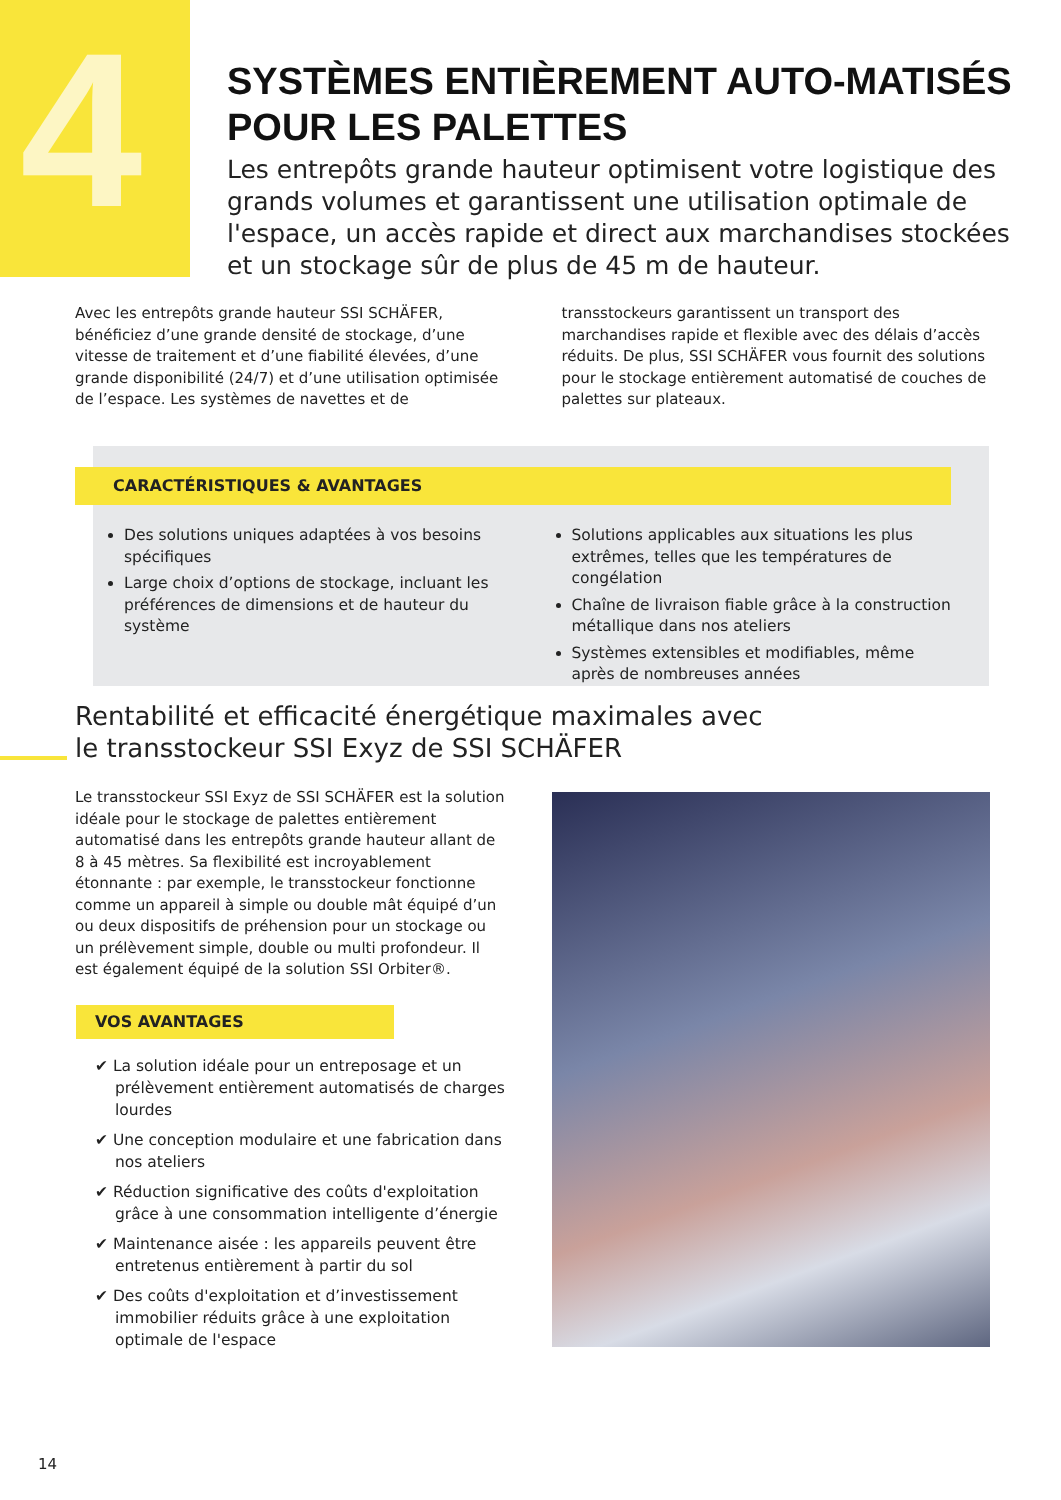4
SYSTÈMES ENTIÈREMENT AUTO-MATISÉS POUR LES PALETTES
Les entrepôts grande hauteur optimisent votre logistique des grands volumes et garantissent une utilisation optimale de l'espace, un accès rapide et direct aux marchandises stockées et un stockage sûr de plus de 45 m de hauteur.
Avec les entrepôts grande hauteur SSI SCHÄFER, bénéficiez d’une grande densité de stockage, d’une vitesse de traitement et d’une fiabilité élevées, d’une grande disponibilité (24/7) et d’une utilisation optimisée de l’espace. Les systèmes de navettes et de transstockeurs garantissent un transport des marchandises rapide et flexible avec des délais d’accès réduits. De plus, SSI SCHÄFER vous fournit des solutions pour le stockage entièrement automatisé de couches de palettes sur plateaux.
CARACTÉRISTIQUES & AVANTAGES
Des solutions uniques adaptées à vos besoins spécifiques
Large choix d’options de stockage, incluant les préférences de dimensions et de hauteur du système
Solutions applicables aux situations les plus extrêmes, telles que les températures de congélation
Chaîne de livraison fiable grâce à la construction métallique dans nos ateliers
Systèmes extensibles et modifiables, même après de nombreuses années
Rentabilité et efficacité énergétique maximales avec le transstockeur SSI Exyz de SSI SCHÄFER
Le transstockeur SSI Exyz de SSI SCHÄFER est la solution idéale pour le stockage de palettes entièrement automatisé dans les entrepôts grande hauteur allant de 8 à 45 mètres. Sa flexibilité est incroyablement étonnante : par exemple, le transstockeur fonctionne comme un appareil à simple ou double mât équipé d’un ou deux dispositifs de préhension pour un stockage ou un prélèvement simple, double ou multi profondeur. Il est également équipé de la solution SSI Orbiter®.
VOS AVANTAGES
✔ La solution idéale pour un entreposage et un prélèvement entièrement automatisés de charges lourdes
✔ Une conception modulaire et une fabrication dans nos ateliers
✔ Réduction significative des coûts d'exploitation grâce à une consommation intelligente d’énergie
✔ Maintenance aisée : les appareils peuvent être entretenus entièrement à partir du sol
✔ Des coûts d'exploitation et d’investissement immobilier réduits grâce à une exploitation optimale de l'espace
14